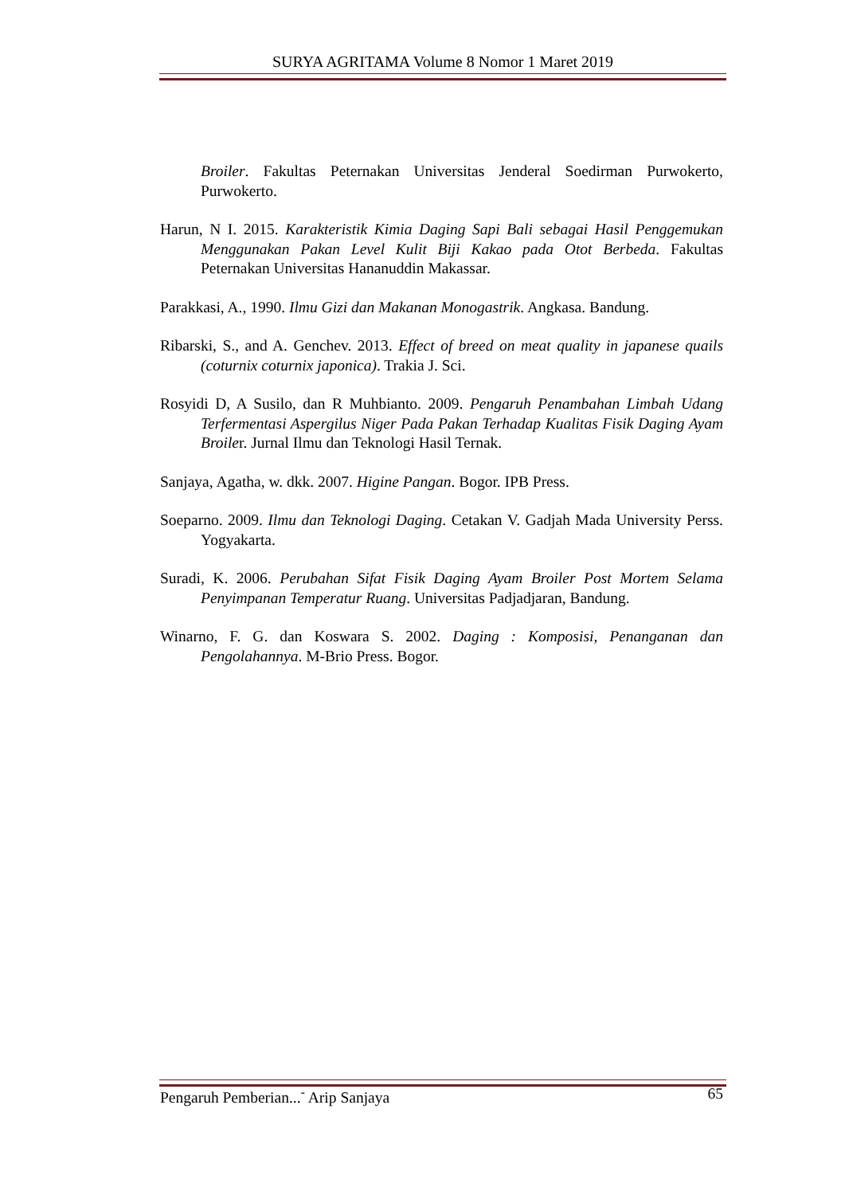SURYA AGRITAMA Volume 8 Nomor 1 Maret 2019
Broiler. Fakultas Peternakan Universitas Jenderal Soedirman Purwokerto, Purwokerto.
Harun, N I. 2015. Karakteristik Kimia Daging Sapi Bali sebagai Hasil Penggemukan Menggunakan Pakan Level Kulit Biji Kakao pada Otot Berbeda. Fakultas Peternakan Universitas Hananuddin Makassar.
Parakkasi, A., 1990. Ilmu Gizi dan Makanan Monogastrik. Angkasa. Bandung.
Ribarski, S., and A. Genchev. 2013. Effect of breed on meat quality in japanese quails (coturnix coturnix japonica). Trakia J. Sci.
Rosyidi D, A Susilo, dan R Muhbianto. 2009. Pengaruh Penambahan Limbah Udang Terfermentasi Aspergilus Niger Pada Pakan Terhadap Kualitas Fisik Daging Ayam Broiler. Jurnal Ilmu dan Teknologi Hasil Ternak.
Sanjaya, Agatha, w. dkk. 2007. Higine Pangan. Bogor. IPB Press.
Soeparno. 2009. Ilmu dan Teknologi Daging. Cetakan V. Gadjah Mada University Perss. Yogyakarta.
Suradi, K. 2006. Perubahan Sifat Fisik Daging Ayam Broiler Post Mortem Selama Penyimpanan Temperatur Ruang. Universitas Padjadjaran, Bandung.
Winarno, F. G. dan Koswara S. 2002. Daging : Komposisi, Penanganan dan Pengolahannya. M-Brio Press. Bogor.
Pengaruh Pemberian...<sup>-</sup> Arip Sanjaya 65